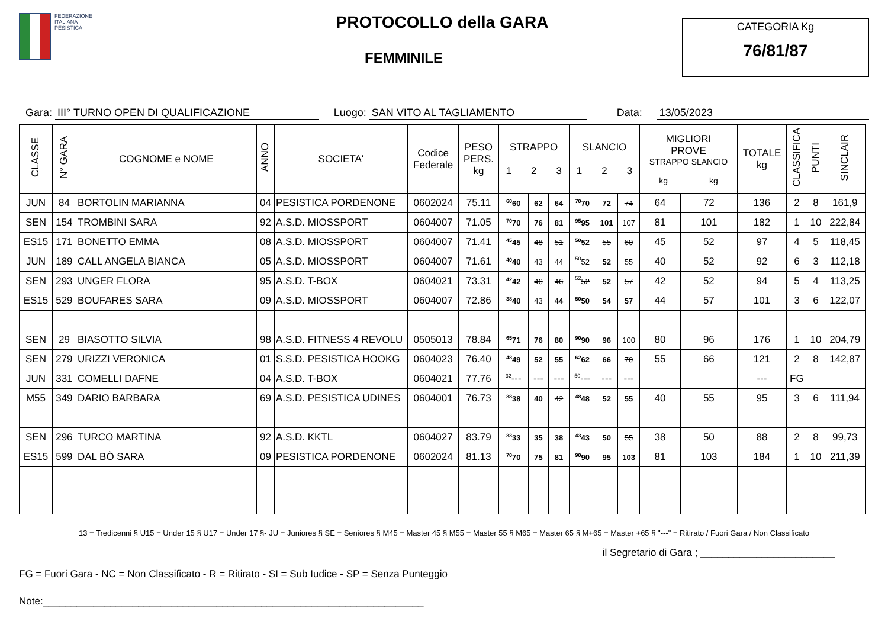FEDERAZIONE
ITALIANA
PESISTICA
PROTOCOLLO della GARA
FEMMINILE
CATEGORIA Kg
76/81/87
Gara: III° TURNO OPEN DI QUALIFICAZIONE Luogo: SAN VITO AL TAGLIAMENTO Data: 13/05/2023
| CLASSE | N° GARA | COGNOME e NOME | ANNO | SOCIETA' | Codice Federale | PESO PERS. kg | STRAPPO 1 2 3 | | | SLANCIO 1 2 3 | | | MIGLIORI PROVE STRAPPO SLANCIO kg kg | | TOTALE kg | CLASSIFICA | PUNTI | SINCLAIR |
| --- | --- | --- | --- | --- | --- | --- | --- | --- | --- | --- | --- | --- | --- | --- | --- | --- | --- | --- |
| JUN | 84 | BORTOLIN MARIANNA | 04 | PESISTICA PORDENONE | 0602024 | 75.11 | <sup>60</sup> 60 | 62 | 64 | <sup>70</sup> 70 | 72 | 74 | 64 | 72 | 136 | 2 | 8 | 161,9 |
| SEN | 154 | TROMBINI SARA | 92 | A.S.D. MIOSSPORT | 0604007 | 71.05 | <sup>70</sup> 70 | 76 | 81 | <sup>95</sup> 95 | 101 | 107 | 81 | 101 | 182 | 1 | 10 | 222,84 |
| ES15 | 171 | BONETTO EMMA | 08 | A.S.D. MIOSSPORT | 0604007 | 71.41 | <sup>45</sup> 45 | 48 | 51 | <sup>50</sup> 52 | 55 | 60 | 45 | 52 | 97 | 4 | 5 | 118,45 |
| JUN | 189 | CALL ANGELA BIANCA | 05 | A.S.D. MIOSSPORT | 0604007 | 71.61 | <sup>40</sup> 40 | 43 | 44 | <sup>50</sup> 52 | 52 | 55 | 40 | 52 | 92 | 6 | 3 | 112,18 |
| SEN | 293 | UNGER FLORA | 95 | A.S.D. T-BOX | 0604021 | 73.31 | <sup>42</sup> 42 | 46 | 46 | <sup>52</sup> 52 | 52 | 57 | 42 | 52 | 94 | 5 | 4 | 113,25 |
| ES15 | 529 | BOUFARES SARA | 09 | A.S.D. MIOSSPORT | 0604007 | 72.86 | <sup>38</sup> 40 | 43 | 44 | <sup>50</sup> 50 | 54 | 57 | 44 | 57 | 101 | 3 | 6 | 122,07 |
| SEN | 29 | BIASOTTO SILVIA | 98 | A.S.D. FITNESS 4 REVOLU | 0505013 | 78.84 | <sup>65</sup> 71 | 76 | 80 | <sup>90</sup> 90 | 96 | 100 | 80 | 96 | 176 | 1 | 10 | 204,79 |
| SEN | 279 | URIZZI VERONICA | 01 | S.S.D. PESISTICA HOOKG | 0604023 | 76.40 | <sup>48</sup> 49 | 52 | 55 | <sup>62</sup> 62 | 66 | 70 | 55 | 66 | 121 | 2 | 8 | 142,87 |
| JUN | 331 | COMELLI DAFNE | 04 | A.S.D. T-BOX | 0604021 | 77.76 | <sup>32</sup>--- | --- | --- | <sup>50</sup>--- | --- | --- | | | --- | FG | | |
| M55 | 349 | DARIO BARBARA | 69 | A.S.D. PESISTICA UDINES | 0604001 | 76.73 | <sup>38</sup> 38 | 40 | 42 | <sup>48</sup> 48 | 52 | 55 | 40 | 55 | 95 | 3 | 6 | 111,94 |
| SEN | 296 | TURCO MARTINA | 92 | A.S.D. KKTL | 0604027 | 83.79 | <sup>33</sup> 33 | 35 | 38 | <sup>43</sup> 43 | 50 | 55 | 38 | 50 | 88 | 2 | 8 | 99,73 |
| ES15 | 599 | DAL BÒ SARA | 09 | PESISTICA PORDENONE | 0602024 | 81.13 | <sup>70</sup> 70 | 75 | 81 | <sup>90</sup> 90 | 95 | 103 | 81 | 103 | 184 | 1 | 10 | 211,39 |
13 = Tredicenni § U15 = Under 15 § U17 = Under 17 §- JU = Juniores § SE = Seniores § M45 = Master 45 § M55 = Master 55 § M65 = Master 65 § M+65 = Master +65 § "---" = Ritirato / Fuori Gara / Non Classificato
il Segretario di Gara ; ________________________
FG = Fuori Gara - NC = Non Classificato - R = Ritirato - SI = Sub Iudice - SP = Senza Punteggio
Note:____________________________________________________________________